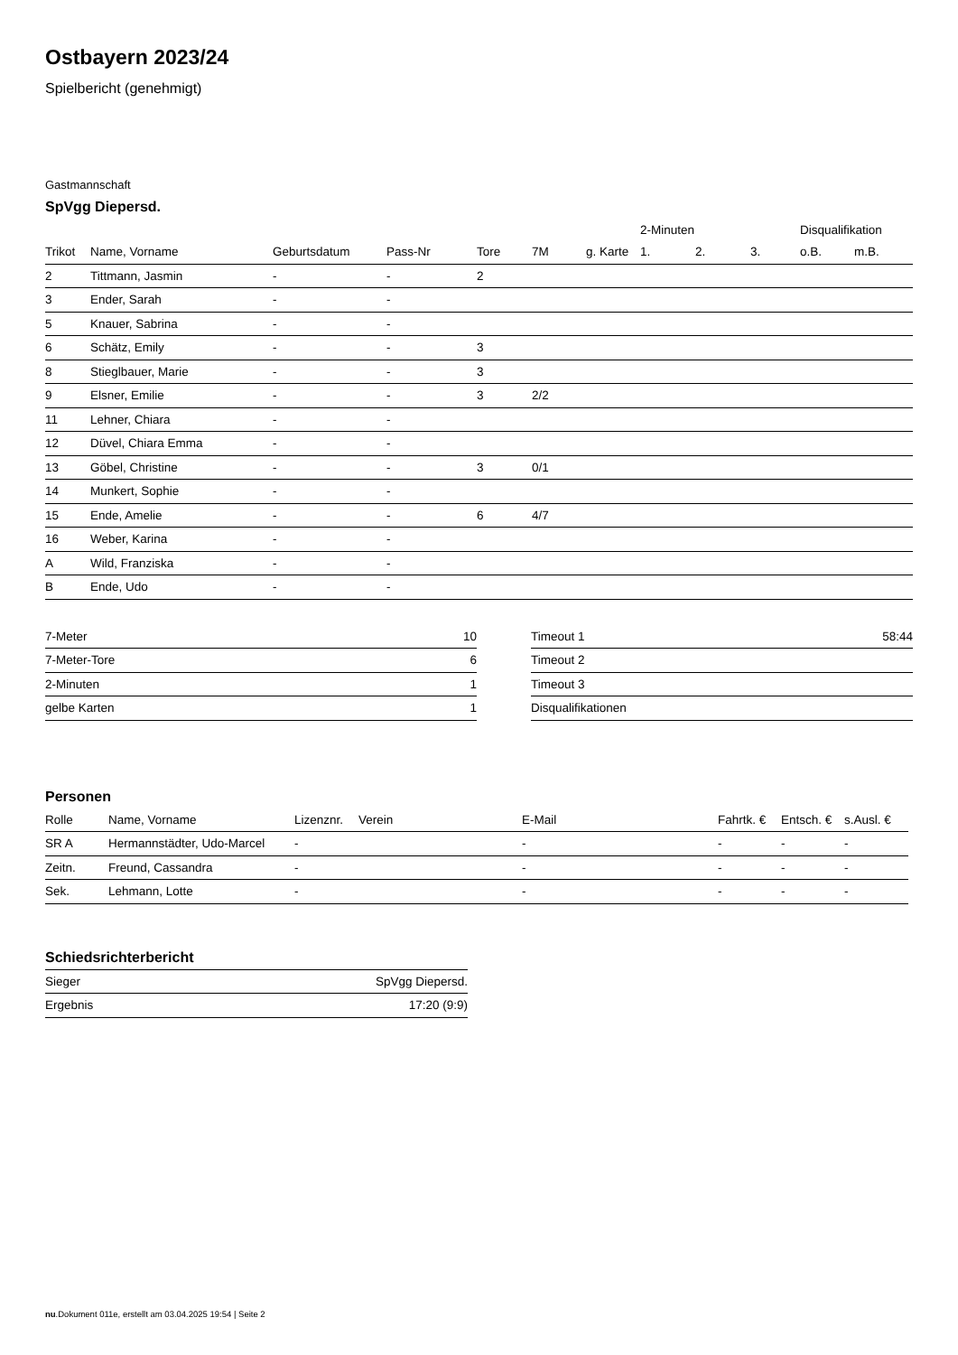Ostbayern 2023/24
Spielbericht (genehmigt)
Gastmannschaft
SpVgg Diepersd.
| | | | | | | | 2-Minuten | | | Disqualifikation | |
| Trikot | Name, Vorname | Geburtsdatum | Pass-Nr | Tore | 7M | g. Karte | 1. | 2. | 3. | o.B. | m.B. |
| 2 | Tittmann, Jasmin | - | - | 2 | | | | | | | |
| 3 | Ender, Sarah | - | - | | | | | | | | |
| 5 | Knauer, Sabrina | - | - | | | | | | | | |
| 6 | Schätz, Emily | - | - | 3 | | | | | | | |
| 8 | Stieglbauer, Marie | - | - | 3 | | | | | | | |
| 9 | Elsner, Emilie | - | - | 3 | 2/2 | | | | | | |
| 11 | Lehner, Chiara | - | - | | | | | | | | |
| 12 | Düvel, Chiara Emma | - | - | | | | | | | | |
| 13 | Göbel, Christine | - | - | 3 | 0/1 | | | | | | |
| 14 | Munkert, Sophie | - | - | | | | | | | | |
| 15 | Ende, Amelie | - | - | 6 | 4/7 | | | | | | |
| 16 | Weber, Karina | - | - | | | | | | | | |
| A | Wild, Franziska | - | - | | | | | | | | |
| B | Ende, Udo | - | - | | | | | | | | |
| 7-Meter | 10 |
| 7-Meter-Tore | 6 |
| 2-Minuten | 1 |
| gelbe Karten | 1 |
| Timeout 1 | 58:44 |
| Timeout 2 | |
| Timeout 3 | |
| Disqualifikationen | |
Personen
| Rolle | Name, Vorname | Lizenznr. | Verein | E-Mail | Fahrtk. € | Entsch. € | s.Ausl. € |
| --- | --- | --- | --- | --- | --- | --- | --- |
| SR A | Hermannstädter, Udo-Marcel | - | | - | - | - | - |
| Zeitn. | Freund, Cassandra | - | | - | - | - | - |
| Sek. | Lehmann, Lotte | - | | - | - | - | - |
Schiedsrichterbericht
| Sieger | SpVgg Diepersd. |
| Ergebnis | 17:20 (9:9) |
nu.Dokument 011e, erstellt am 03.04.2025 19:54 | Seite 2